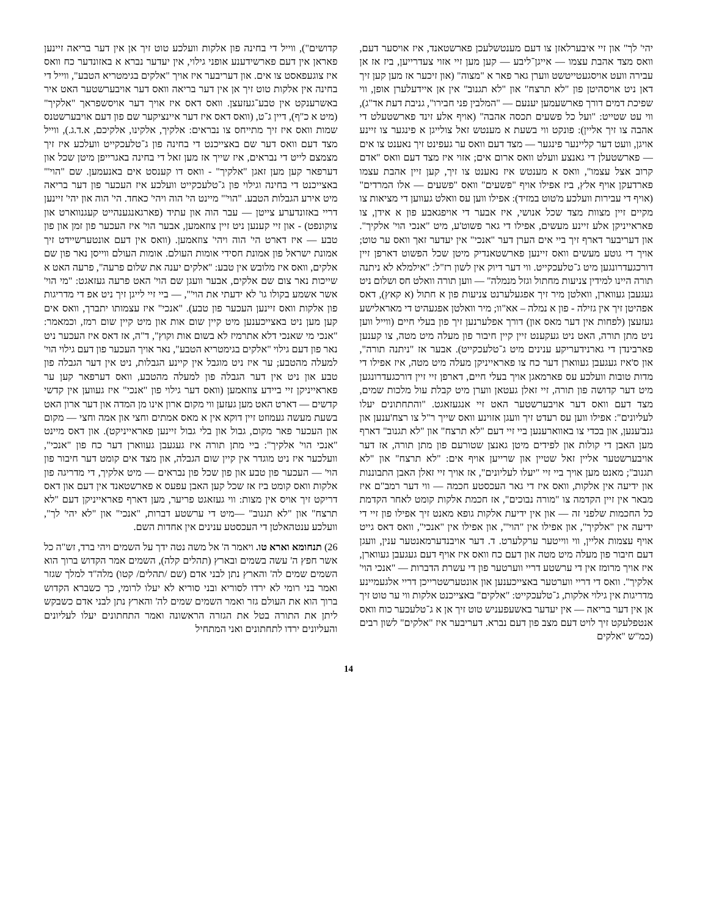יהי' לך" און זיי איבערלאזן צו דעם מענטשלעכן פארשטאנד, איז אויסער דעם, וואס מצד אהבת עצמו — אייגן־ליבע — קען מען זיי אזוי צעדרייען, ביז אז אן עבירה וועט אויסגעטייטשט ווערן גאר פאר א "מצוה" (און זיכער אז מען קען זיך דאן ניט אויסהיטן פון "לא תרצח" און "לא תגנוב" אין אן איידעלערן אופן, ווי שפיכת דמים דורך פארשעמען יענעם — "המלבין פני חבירו", גניבת דעת אד"ג), ווי עט שטייט: "ועל כל פשעים תכסה אהבה" (אויף אלע זינד פארשטעלט די אהבה צו זיך אליין): פונקט ווי בשעת א מענטש זאל צולייגן א פינגער צו זיינע אויגן, וועט דער קליינער פינגער — מצד דעם וואס ער געפינט זיך נאענט צו אים — פארשטעלן די גאנצע וועלט וואס ארום אים; אזוי איז מצד דעם וואס "אדם קרוב אצל עצמו", וואס א מענטש איז נאענט צו זיך, קען זיין אהבת עצמו פארדעקן אויף אלץ, ביז אפילו אויף "פשעים" וואס "פשעים — אלו המרדים" (אויף די עבירות וועלכע מ'טוט במזיד): אפילו ווען עס וואלט געווען די מציאות צו מקיים זיין מצוות מצד שכל אנושי, איז אבער די אויפגאבע פון א אידן, צו פאראייניקן אלע זיינע מעשים, אפילו די גאר פשוט'ע, מיט "אנכי הוי' אלקיך". און דעריבער דארף זיך ביי אים הערן דער "אנכי" אין יעדער זאך וואס ער טוט; אויך די גוטע מעשים וואס זיינען פארשטאנדיק מיטן שכל הפשוט דארפן זיין דורכגעדרונגען מיט ג־טלעכקייט. ווי דער דיוק אין לשון רז"ל: "אילמלא לא ניתנה תורה היינו למידין צניעות מחתול וגזל מנמלה" — ווען תורה וואלט חס ושלום ניט געגעבן געווארן, וואלטן מיר זיך אפגעלערנט צניעות פון א חתול (א קאץ), דאס אפהיטן זיך אין גזילה - פון א נמלה – אא"וו; מיר וואלטן אפגעהיט די מאראלישע געזעצן (לפחות אין דער מאס און) דורך אפלערנען זיך פון בעלי חיים (ווייל ווען ניט מתן תורה, האט ניט געקענט זיין קיין חיבור פון מעלה מיט מטה, צו קענען פארבינדן די גארנידעריקע ענינים מיט ג־טלעכקייט). אבער אז "ניתנה תורה", און ס'איז געגעבן געווארן דער כח צו פאראייניקן מעלה מיט מטה, איז אפילו די מדות טובות וועלכע עס פארמאגן אויך בעלי חיים, דארפן זיי זיין דורכגעדרונגען מיט דער קדושה פון תורה, זיי זאלן געטאן ווערן מיט קבלת עול מלכות שמים, מצד דעם וואס דער אויבערשטער האט זיי אנגעזאגט. "והתחתונים יעלו לעליונים": אפילו ווען עס רעדט זיך וועגן אזוינע וואס שייך ר"ל צו רצח'ענען און גנב'ענען, און בכדי צו באווארענען ביי זיי דעם "לא תרצח" און "לא תגנוב" דארף מען האבן די קולות און לפידים מיטן גאנצן שטורעם פון מתן תורה, אז דער אויבערשטער אליין זאל שטיין און שרייען אויף אים: "לא תרצח" און "לא תגנוב"; מאנט מען אויך ביי זיי "יעלו לעליונים", אז אויך זיי זאלן האבן התבוננות און ידיעה אין אלקות, וואס איז די גאר העכסטע חכמה — ווי דער רמב"ם איז מבאר אין זיין הקדמה צו "מורה נבוכים", אז חכמת אלקות קומט לאחר הקדמת כל החכמות שלפני זה — און אין ידיעת אלקות גופא מאנט זיך אפילו פון זיי די ידיעה אין "אלקיך", און אפילו אין "הוי'", און אפילו אין "אנכי", וואס דאס גייט אויף עצמות אליין, ווי ווייטער ערקלערט. ד. דער אויבנדערמאנטער ענין, וועגן דעם חיבור פון מעלה מיט מטה און דעם כח וואס איז אויף דעם געגעבן געווארן, איז אויך מרומז אין די ערשטע דריי ווערטער פון די עשרת הדברות — "אנכי הוי' אלקיך". וואס די דריי ווערטער באצייכענען און אונטערשטרייכן דריי אלגעמיינע מדריגות אין גילוי אלקות, ג־טלעכקייט: "אלקים" באצייכנט אלקות ווי ער טוט זיך אן אין דער בריאה — אין יעדער באשעפעניש טוט זיך אן א ג־טלעכער כוח וואס אנטפלעקט זיך לויט דעם מצב פון דעם נברא. דעריבער איז "אלקים" לשון רבים (כמ"ש "אלקים
קדושים"), ווייל די בחינה פון אלקות וועלכע טוט זיך אן אין דער בריאה זיינען פאראן אין דעם פארשידענע אופני גילוי, אין יעדער נברא א באזונדער כח וואס איז צוגעפאסט צו אים. און דעריבער איז אויך "אלקים בגימטריא הטבע", ווייל די בחינה אין אלקות טוט זיך אן אין דער בריאה וואס דער אויבערשטער האט איר באשרענקט אין טבע־געזעצן. וואס דאס איז אויך דער אויסשפראך "אלקיך" (מיט א כ"ף), דיין ג־ט, (וואס דאס איז דער איינציקער שם פון דעם אויבערשטנס שמות וואס איז זיך מתייחס צו נבראים: אלקיך, אלקינו, אלקיכם, א.ד.ג.), ווייל מצד דעם וואס דער שם באצייכנט די בחינה פון ג־טלעכקייט וועלכע איז זיך מצמצם לייט די נבראים, איז שייך אז מען זאל די בחינה באגרייפן מיטן שכל און דערפאר קען מען זאגן "אלקיך" - וואס דו קענסט אים באנעמען. שם "הוי'" באצייכנט די בחינה וגילוי פון ג־טלעכקייט וועלכע איז העכער פון דער בריאה מיט אירע הגבלות הטבע. "הוי'" מיינט הי' הוה ויהי' כאחד. הי' הוה און יהי' זיינען דריי באזונדערע צייטן — עבר הוה און עתיד (פארגאנגענהייט קעגנווארט און צוקונפט) - און זיי קענען ניט זיין צוזאמען, אבער הוי' איז העכער פון זמן און פון טבע — איז דארט הי' הוה ויהי' צוזאמען. (וואס אין דעם אונטערשיידט זיך אמונת ישראל פון אמונת חסידי אומות העולם. אומות העולם ווייסן נאר פון שם אלקים, וואס איז מלובש אין טבע: "אלקים יענה את שלום פרעה", פרעה האט א שייכות נאר צום שם אלקים, אבער וועגן שם הוי' האט פרעה געזאגט: "מי הוי' אשר אשמע בקולו גו' לא ידעתי את הוי'", — ביי זיי לייגן זיך ניט אפ די מדריגות פון אלקות וואס זיינען העכער פון טבע). "אנכי" איז עצמותו יתברך, וואס אים קען מען ניט באצייכענען מיט קיין שום אות און מיט קיין שום רמז, וכמאמר: "אנכי מי שאנכי דלא אתרמיז לא בשום אות וקוץ", ד"ה, אז דאס איז העכער ניט נאר פון דעם גילוי "אלקים בגימטריא הטבע", נאר אויך העכער פון דעם גילוי הוי' למעלה מהטבע; ער איז ניט מוגבל אין קיינע הגבלות, ניט אין דער הגבלה פון טבע און ניט אין דער הגבלה פון למעלה מהטבע, וואס דערפאר קען ער פאראייניקן זיי ביידע צוזאמען (וואס דער גילוי פון "אנכי" איז געווען אין קדשי קדשים — דארט האט מען געזען ווי מקום ארון אינו מן המדה און דער ארון האט בשעת מעשה געמוזט זיין דוקא אין א מאס אמתים וחצי און אמה וחצי — מקום און העכער פאר מקום, גבול און בלי גבול זיינען פאראייניקט). און דאס מיינט "אנכי הוי' אלקיך": ביי מתן תורה איז געגעבן געווארן דער כח פון "אנכי", וועלכער איז ניט מוגדר אין קיין שום הגבלה, און מצד אים קומט דער חיבור פון הוי' — העכער פון טבע און פון שכל פון נבראים — מיט אלקיך, די מדריגה פון אלקות וואס קומט ביז אז שכל קען האבן עפעס א פארשטאנד אין דעם און דאס דריקט זיך אויס אין מצות: ווי געזאגט פריער, מען דארף פאראייניקן דעם "לא תרצח" און "לא תגנוב" —מיט די ערשטע דברות, "אנכי" און "לא יהי' לך", וועלכע ענטהאלטן די העכסטע ענינים אין אחדות השם.
26) תנחומא וארא טו. ויאמר ה' אל משה נטה ידך על השמים ויהי ברד, זש"ה כל אשר חפץ ה' עשה בשמים ובארץ (תהלים קלה), השמים אמר הקדוש ברוך הוא השמים שמים לה' והארץ נתן לבני אדם (שם /תהלים/ קטו) מלה"ד למלך שגזר ואמר בני רומי לא ירדו לסוריא ובני סוריא לא יעלו לרומי, כך כשברא הקדוש ברוך הוא את העולם גזר ואמר השמים שמים לה' והארץ נתן לבני אדם כשבקש ליתן את התורה בטל את הגזרה הראשונה ואמר התחתונים יעלו לעליונים והעליונים ירדו לתחתונים ואני המתחיל
14